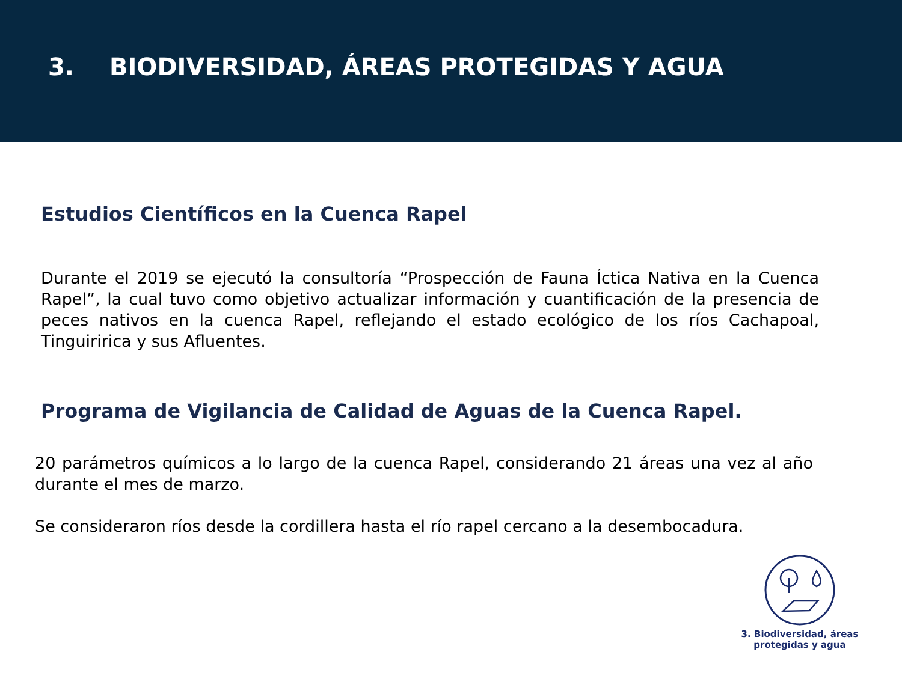3. BIODIVERSIDAD, ÁREAS PROTEGIDAS Y AGUA
Estudios Científicos en la Cuenca Rapel
Durante el 2019 se ejecutó la consultoría “Prospección de Fauna Íctica Nativa en la Cuenca Rapel”, la cual tuvo como objetivo actualizar información y cuantificación de la presencia de peces nativos en la cuenca Rapel, reflejando el estado ecológico de los ríos Cachapoal, Tinguiririca y sus Afluentes.
Programa de Vigilancia de Calidad de Aguas de la Cuenca Rapel.
20 parámetros químicos a lo largo de la cuenca Rapel, considerando 21 áreas una vez al año durante el mes de marzo.
Se consideraron ríos desde la cordillera hasta el río rapel cercano a la desembocadura.
3. Biodiversidad, áreas
protegidas y agua